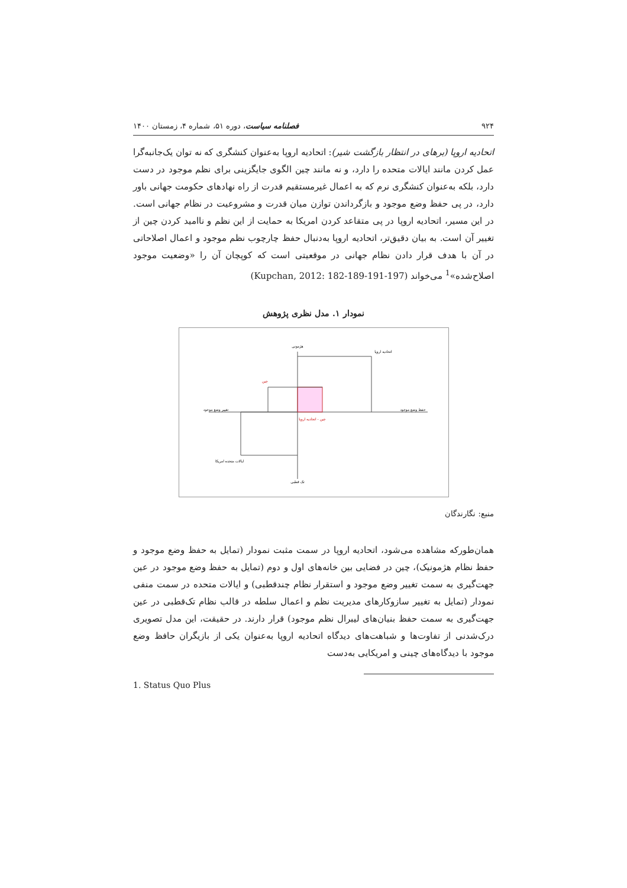۹۲۴ فصلنامه سیاست، دوره ۵۱، شماره ۴، زمستان ۱۴۰۰
اتحادیه اروپا (برهای در انتظار بازگشت شیر): اتحادیه اروپا به‌عنوان کنشگری که نه توان یک‌جانبه‌گرا عمل کردن مانند ایالات متحده را دارد، و نه مانند چین الگوی جایگزینی برای نظم موجود در دست دارد، بلکه به‌عنوان کنشگری نرم که به اعمال غیرمستقیم قدرت از راه نهادهای حکومت جهانی باور دارد، در پی حفظ وضع موجود و بازگرداندن توازن میان قدرت و مشروعیت در نظام جهانی است. در این مسیر، اتحادیه اروپا در پی متقاعد کردن امریکا به حمایت از این نظم و ناامید کردن چین از تغییر آن است. به بیان دقیق‌تر، اتحادیه اروپا به‌دنبال حفظ چارچوب نظم موجود و اعمال اصلاحاتی در آن با هدف قرار دادن نظام جهانی در موقعیتی است که کوپچان آن را «وضعیت موجود اصلاح‌شده»<sup>1</sup> می‌خواند (Kupchan, 2012: 182-189-191-197)
نمودار ۱. مدل نظری پژوهش
هژمونی
اتحادیه اروپا
چین
تغییر وضع موجود
حفظ وضع موجود
چین - اتحادیه اروپا
ایالات متحده امریکا
تک قطبی
منبع: نگارندگان
همان‌طورکه مشاهده می‌شود، اتحادیه اروپا در سمت مثبت نمودار (تمایل به حفظ وضع موجود و حفظ نظام هژمونیک)، چین در فضایی بین خانه‌های اول و دوم (تمایل به حفظ وضع موجود در عین جهت‌گیری به سمت تغییر وضع موجود و استقرار نظام چندقطبی) و ایالات متحده در سمت منفی نمودار (تمایل به تغییر سازوکارهای مدیریت نظم و اعمال سلطه در قالب نظام تک‌قطبی در عین جهت‌گیری به سمت حفظ بنیان‌های لیبرال نظم موجود) قرار دارند. در حقیقت، این مدل تصویری درک‌شدنی از تفاوت‌ها و شباهت‌های دیدگاه اتحادیه اروپا به‌عنوان یکی از بازیگران حافظ وضع موجود با دیدگاه‌های چینی و امریکایی به‌دست
1. Status Quo Plus